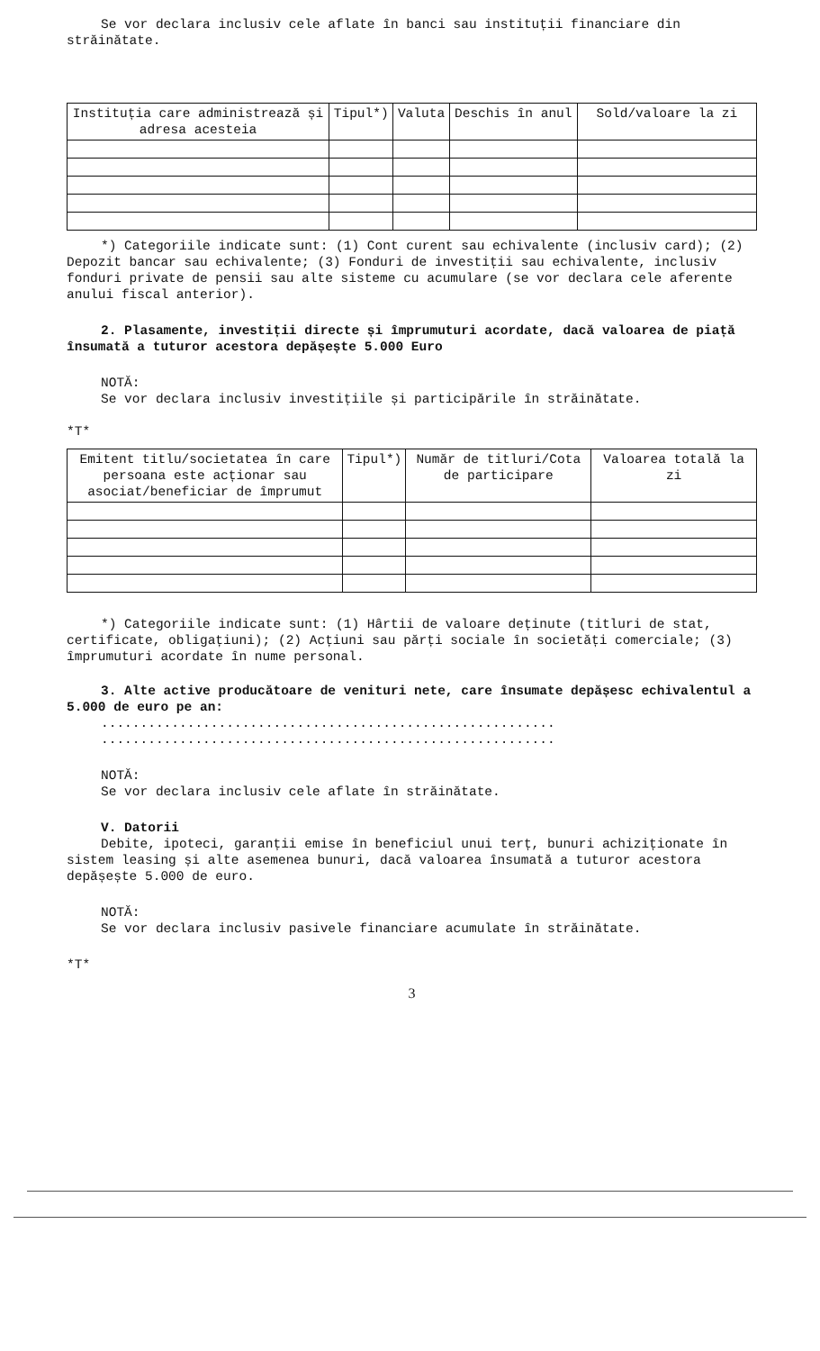Se vor declara inclusiv cele aflate în banci sau instituții financiare din străinătate.
| Instituția care administrează și adresa acesteia | Tipul*) | Valuta | Deschis în anul | Sold/valoare la zi |
| --- | --- | --- | --- | --- |
*) Categoriile indicate sunt: (1) Cont curent sau echivalente (inclusiv card); (2) Depozit bancar sau echivalente; (3) Fonduri de investiții sau echivalente, inclusiv fonduri private de pensii sau alte sisteme cu acumulare (se vor declara cele aferente anului fiscal anterior).
2. Plasamente, investiții directe și împrumuturi acordate, dacă valoarea de piață însumată a tuturor acestora depășește 5.000 Euro
NOTĂ:
Se vor declara inclusiv investițiile și participările în străinătate.
*T*
| Emitent titlu/societatea în care persoana este acționar sau asociat/beneficiar de împrumut | Tipul*) | Număr de titluri/Cota de participare | Valoarea totală la zi |
| --- | --- | --- | --- |
*) Categoriile indicate sunt: (1) Hârtii de valoare deținute (titluri de stat, certificate, obligațiuni); (2) Acțiuni sau părți sociale în societăți comerciale; (3) împrumuturi acordate în nume personal.
3. Alte active producătoare de venituri nete, care însumate depășesc echivalentul a 5.000 de euro pe an:
..........................................................
..........................................................
NOTĂ:
Se vor declara inclusiv cele aflate în străinătate.
V. Datorii
Debite, ipoteci, garanții emise în beneficiul unui terț, bunuri achiziționate în sistem leasing și alte asemenea bunuri, dacă valoarea însumată a tuturor acestora depășește 5.000 de euro.
NOTĂ:
Se vor declara inclusiv pasivele financiare acumulate în străinătate.
*T*
3